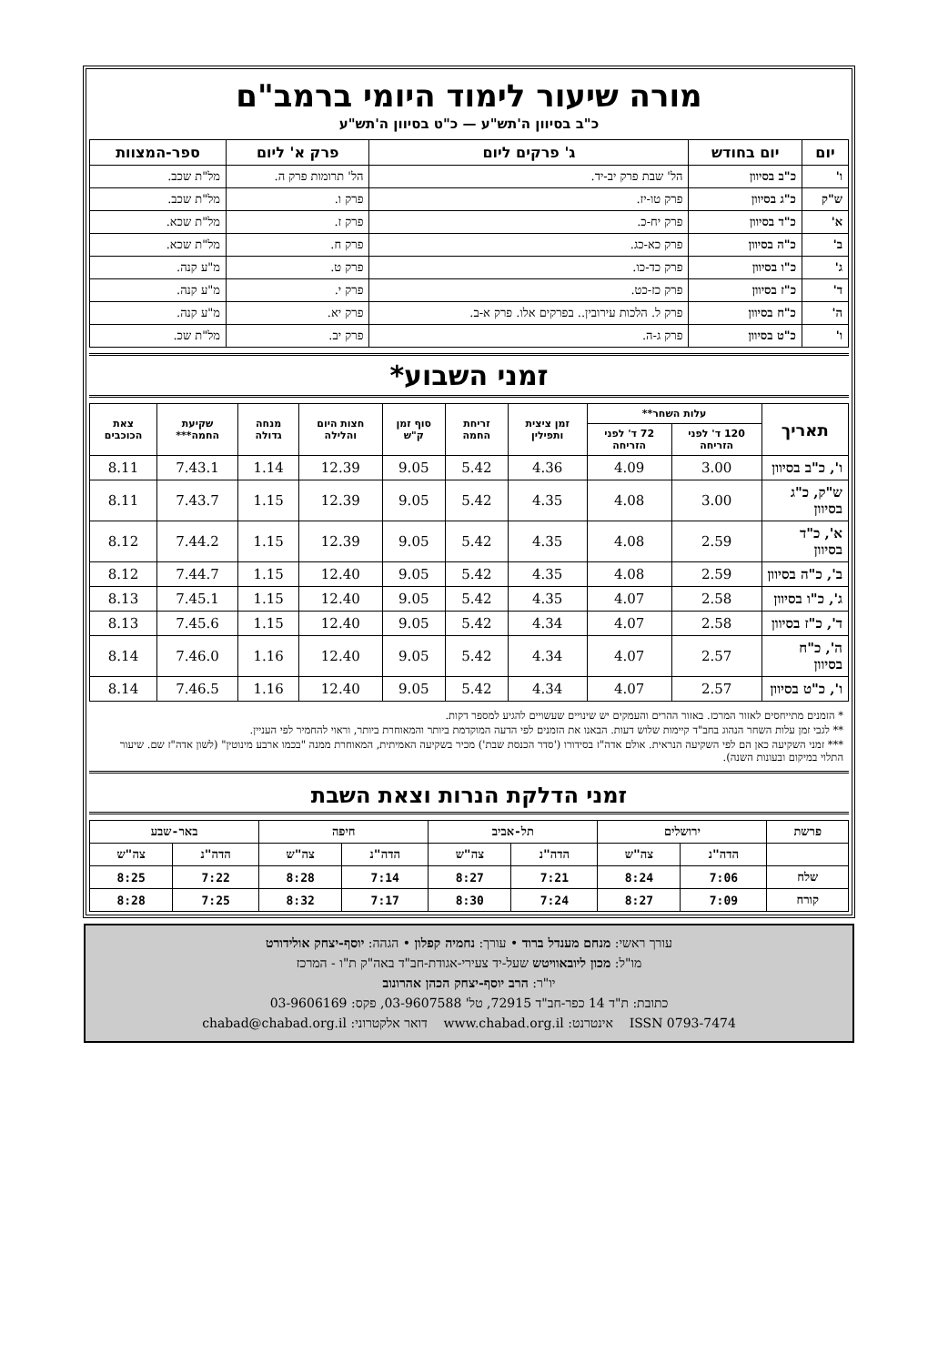מורה שיעור לימוד היומי ברמב"ם
כ"ב בסיוון ה'תש"ע — כ"ט בסיוון ה'תש"ע
| יום | יום בחודש | ג' פרקים ליום | פרק א' ליום | ספר-המצוות |
| --- | --- | --- | --- | --- |
| ו' | כ"ב בסיוון | הל' שבת פרק יב-יד. | הל' תרומות פרק ה. | מל"ת שכב. |
| ש"ק | כ"ג בסיוון | פרק טו-יז. | פרק ו. | מל"ת שכב. |
| א' | כ"ד בסיוון | פרק יח-כ. | פרק ז. | מל"ת שכא. |
| ב' | כ"ה בסיוון | פרק כא-כג. | פרק ח. | מל"ת שכא. |
| ג' | כ"ו בסיוון | פרק כד-כו. | פרק ט. | מ"ע קנה. |
| ד' | כ"ז בסיוון | פרק כז-כט. | פרק י. | מ"ע קנה. |
| ה' | כ"ח בסיוון | פרק ל. הלכות עירובין.. בפרקים אלו. פרק א-ב. | פרק יא. | מ"ע קנה. |
| ו' | כ"ט בסיוון | פרק ג-ה. | פרק יב. | מל"ת שכ. |
זמני השבוע*
| תאריך | עלות השחר** | | זמן ציצית ותפילין | זריחת החמה | סוף זמן ק"ש | חצות היום והלילה | מנחה גדולה | שקיעת החמה*** | צאת הכוכבים |
| --- | --- | --- | --- | --- | --- | --- | --- | --- | --- |
| | 120 ד' לפני הזריחה | 72 ד' לפני הזריחה | | | | | | | |
| ו', כ"ב בסיוון | 3.00 | 4.09 | 4.36 | 5.42 | 9.05 | 12.39 | 1.14 | 7.43.1 | 8.11 |
| ש"ק, כ"ג בסיוון | 3.00 | 4.08 | 4.35 | 5.42 | 9.05 | 12.39 | 1.15 | 7.43.7 | 8.11 |
| א', כ"ד בסיוון | 2.59 | 4.08 | 4.35 | 5.42 | 9.05 | 12.39 | 1.15 | 7.44.2 | 8.12 |
| ב', כ"ה בסיוון | 2.59 | 4.08 | 4.35 | 5.42 | 9.05 | 12.40 | 1.15 | 7.44.7 | 8.12 |
| ג', כ"ו בסיוון | 2.58 | 4.07 | 4.35 | 5.42 | 9.05 | 12.40 | 1.15 | 7.45.1 | 8.13 |
| ד', כ"ז בסיוון | 2.58 | 4.07 | 4.34 | 5.42 | 9.05 | 12.40 | 1.15 | 7.45.6 | 8.13 |
| ה', כ"ח בסיוון | 2.57 | 4.07 | 4.34 | 5.42 | 9.05 | 12.40 | 1.16 | 7.46.0 | 8.14 |
| ו', כ"ט בסיוון | 2.57 | 4.07 | 4.34 | 5.42 | 9.05 | 12.40 | 1.16 | 7.46.5 | 8.14 |
* הזמנים מתייחסים לאזור המרכז. באזור ההרים והעמקים יש שינויים שעשויים להגיע למספר דקות.
** לגבי זמן עלות השחר הנהוג בחב"ד קיימות שלוש דעות. הבאנו את הזמנים לפי הדעה המוקדמת ביותר והמאוחרת ביותר, וראוי להחמיר לפי העניין.
*** זמני השקיעה כאן הם לפי השקיעה הנראית. אולם אדה"ז בסידורו ('סדר הכנסת שבת') מכיר בשקיעה האמיתית, המאוחרת ממנה "בכמו ארבע מינוטין" (לשון אדה"ז שם. שיעור התלוי במיקום ובעונות השנה).
זמני הדלקת הנרות וצאת השבת
| פרשת | ירושלים | | תל-אביב | | חיפה | | באר-שבע | |
| --- | --- | --- | --- | --- | --- | --- | --- | --- |
| | הדה"נ | צה"ש | הדה"נ | צה"ש | הדה"נ | צה"ש | הדה"נ | צה"ש |
| שלח | 7:06 | 8:24 | 7:21 | 8:27 | 7:14 | 8:28 | 7:22 | 8:25 |
| קורח | 7:09 | 8:27 | 7:24 | 8:30 | 7:17 | 8:32 | 7:25 | 8:28 |
עורך ראשי: מנחם מענדל ברוד • עורך: נחמיה קפלון • הגהה: יוסף-יצחק אולידורט
מו"ל: מכון ליובאוויטש שעל-יד צעירי-אגודת-חב"ד באה"ק ת"ו - המרכז
יו"ר: הרב יוסף-יצחק הכהן אהרונוב
כתובת: ת"ד 14 כפר-חב"ד 72915, טל' 03-9607588, פקס: 03-9606169
ISSN 0793-7474 אינטרנט: www.chabad.org.il דואר אלקטרוני: chabad@chabad.org.il